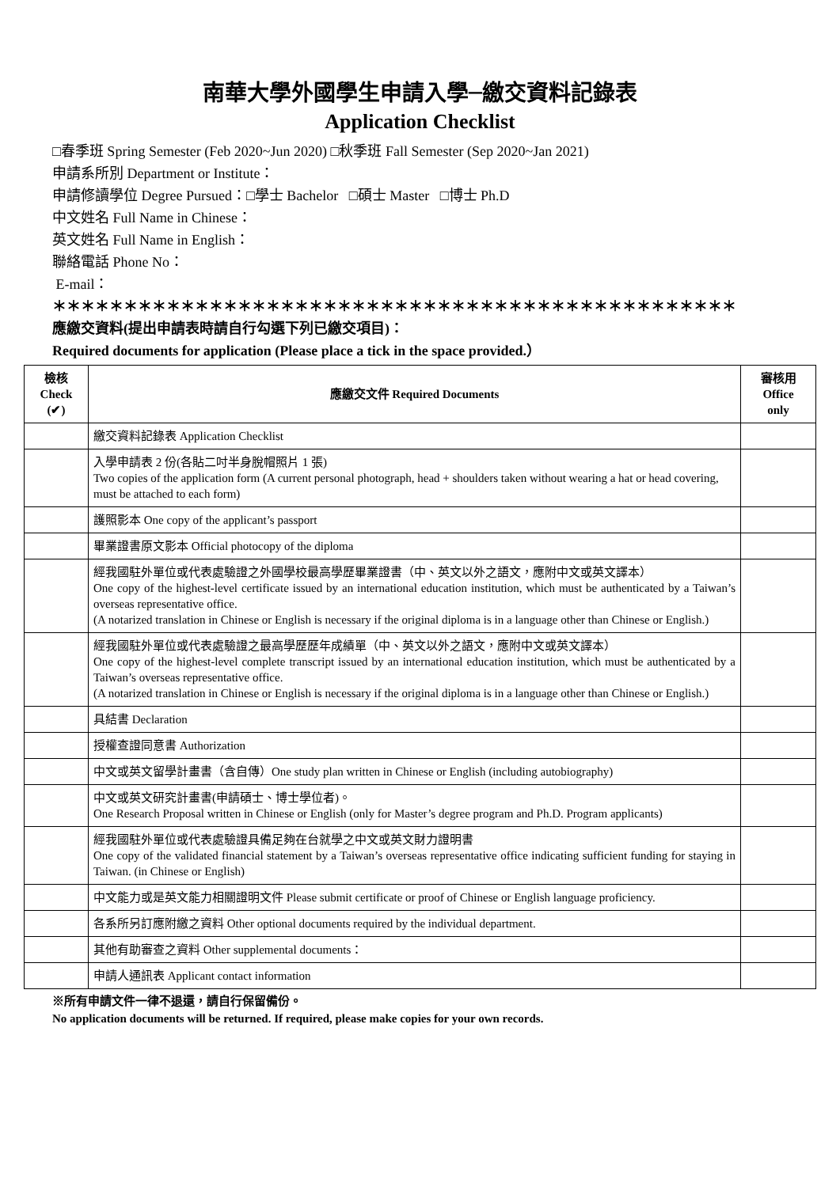南華大學外國學生申請入學─繳交資料記錄表
Application Checklist
□春季班 Spring Semester (Feb 2020~Jun 2020) □秋季班 Fall Semester (Sep 2020~Jan 2021)
申請系所別 Department or Institute：
申請修讀學位 Degree Pursued：□學士 Bachelor □碩士 Master □博士 Ph.D
中文姓名 Full Name in Chinese：
英文姓名 Full Name in English：
聯絡電話 Phone No：
E-mail：
＊＊＊＊＊＊＊＊＊＊＊＊＊＊＊＊＊＊＊＊＊＊＊＊＊＊＊＊＊＊＊＊＊＊＊＊＊＊＊＊＊＊＊＊＊＊＊＊
應繳交資料(提出申請表時請自行勾選下列已繳交項目)：
Required documents for application (Please place a tick in the space provided.）
| 檢核 Check (✔) | 應繳交文件 Required Documents | 審核用 Office only |
| --- | --- | --- |
| | 繳交資料記錄表 Application Checklist | |
| | 入學申請表 2 份(各貼二吋半身脫帽照片 1 張) Two copies of the application form (A current personal photograph, head + shoulders taken without wearing a hat or head covering, must be attached to each form) | |
| | 護照影本 One copy of the applicant’s passport | |
| | 畢業證書原文影本 Official photocopy of the diploma | |
| | 經我國駐外單位或代表處驗證之外國學校最高學歷畢業證書（中、英文以外之語文，應附中文或英文譯本） One copy of the highest-level certificate issued by an international education institution, which must be authenticated by a Taiwan’s overseas representative office. (A notarized translation in Chinese or English is necessary if the original diploma is in a language other than Chinese or English.) | |
| | 經我國駐外單位或代表處驗證之最高學歷歷年成績單（中、英文以外之語文，應附中文或英文譯本） One copy of the highest-level complete transcript issued by an international education institution, which must be authenticated by a Taiwan’s overseas representative office. (A notarized translation in Chinese or English is necessary if the original diploma is in a language other than Chinese or English.) | |
| | 具結書 Declaration | |
| | 授權查證同意書 Authorization | |
| | 中文或英文留學計畫書（含自傳）One study plan written in Chinese or English (including autobiography) | |
| | 中文或英文研究計畫書(申請碩士、博士學位者)。 One Research Proposal written in Chinese or English (only for Master’s degree program and Ph.D. Program applicants) | |
| | 經我國駐外單位或代表處驗證具備足夠在台就學之中文或英文財力證明書 One copy of the validated financial statement by a Taiwan’s overseas representative office indicating sufficient funding for staying in Taiwan. (in Chinese or English) | |
| | 中文能力或是英文能力相關證明文件 Please submit certificate or proof of Chinese or English language proficiency. | |
| | 各系所另訂應附繳之資料 Other optional documents required by the individual department. | |
| | 其他有助審查之資料 Other supplemental documents： | |
| | 申請人通訊表 Applicant contact information | |
※所有申請文件一律不退還，請自行保留備份。
No application documents will be returned. If required, please make copies for your own records.